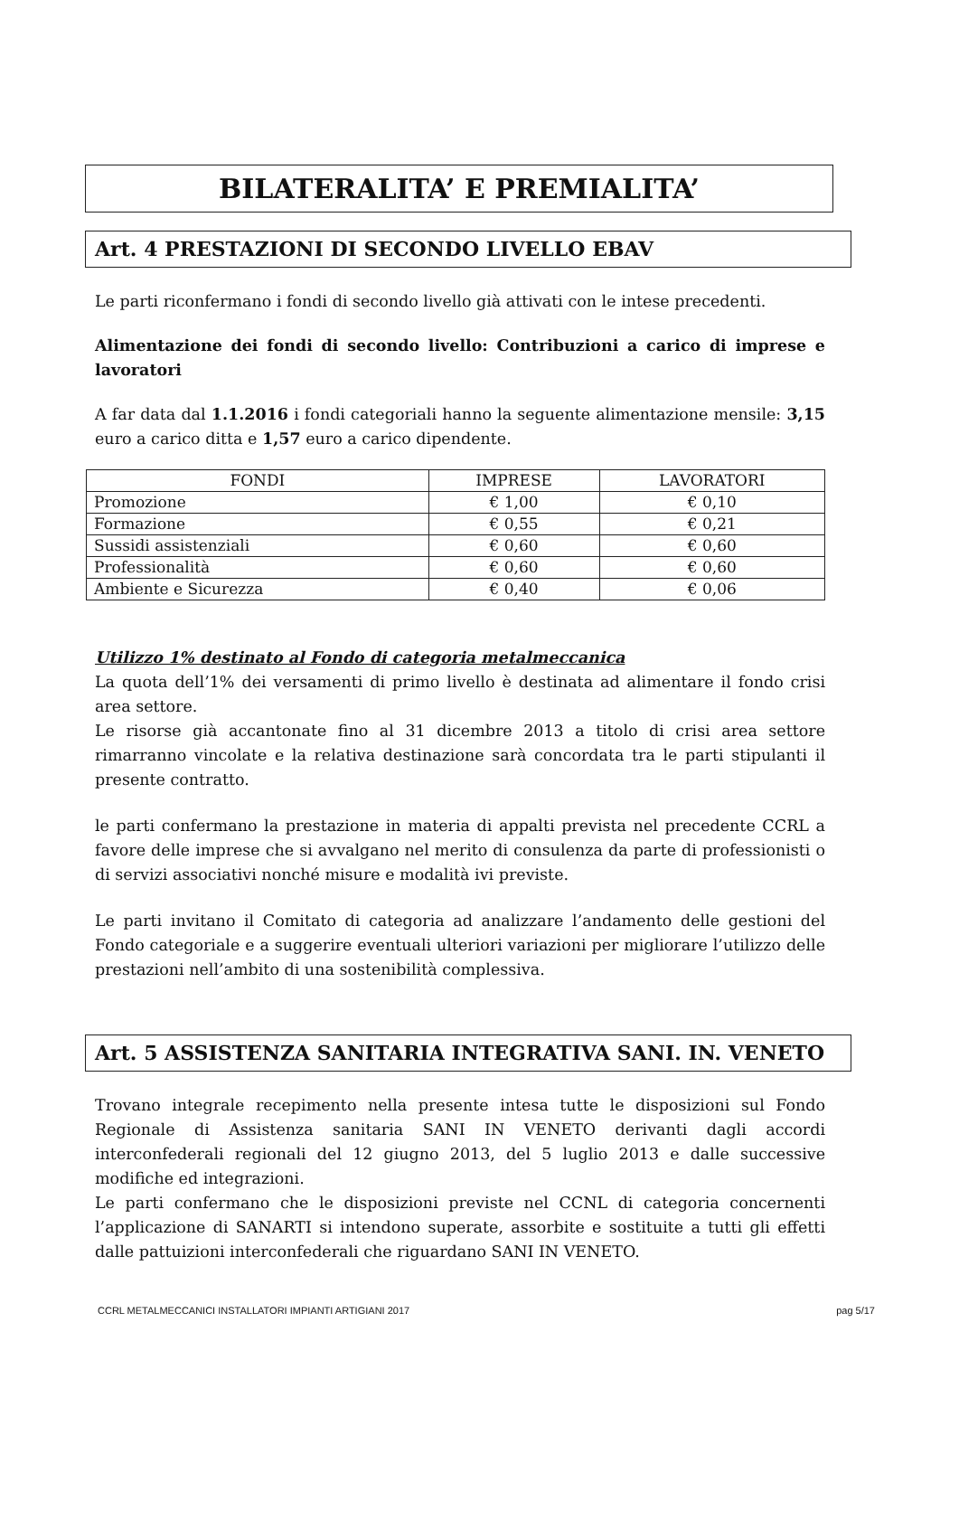BILATERALITA’ E PREMIALITA’
Art. 4 PRESTAZIONI DI SECONDO LIVELLO EBAV
Le parti riconfermano i fondi di secondo livello già attivati con le intese precedenti.
Alimentazione dei fondi di secondo livello: Contribuzioni a carico di imprese e lavoratori
A far data dal 1.1.2016 i fondi categoriali hanno la seguente alimentazione mensile: 3,15 euro a carico ditta e 1,57 euro a carico dipendente.
| FONDI | IMPRESE | LAVORATORI |
| --- | --- | --- |
| Promozione | € 1,00 | € 0,10 |
| Formazione | € 0,55 | € 0,21 |
| Sussidi assistenziali | € 0,60 | € 0,60 |
| Professionalità | € 0,60 | € 0,60 |
| Ambiente e Sicurezza | € 0,40 | € 0,06 |
Utilizzo 1% destinato al Fondo di categoria metalmeccanica
La quota dell’1% dei versamenti di primo livello è destinata ad alimentare il fondo crisi area settore.
Le risorse già accantonate fino al 31 dicembre 2013 a titolo di crisi area settore rimarranno vincolate e la relativa destinazione sarà concordata tra le parti stipulanti il presente contratto.
le parti confermano la prestazione in materia di appalti prevista nel precedente CCRL a favore delle imprese che si avvalgano nel merito di consulenza da parte di professionisti o di servizi associativi nonché misure e modalità ivi previste.
Le parti invitano il Comitato di categoria ad analizzare l’andamento delle gestioni del Fondo categoriale e a suggerire eventuali ulteriori variazioni per migliorare l’utilizzo delle prestazioni nell’ambito di una sostenibilità complessiva.
Art. 5 ASSISTENZA SANITARIA INTEGRATIVA SANI. IN. VENETO
Trovano integrale recepimento nella presente intesa tutte le disposizioni sul Fondo Regionale di Assistenza sanitaria SANI IN VENETO derivanti dagli accordi interconfederali regionali del 12 giugno 2013, del 5 luglio 2013 e dalle successive modifiche ed integrazioni.
Le parti confermano che le disposizioni previste nel CCNL di categoria concernenti l’applicazione di SANARTI si intendono superate, assorbite e sostituite a tutti gli effetti dalle pattuizioni interconfederali che riguardano SANI IN VENETO.
CCRL METALMECCANICI INSTALLATORI IMPIANTI ARTIGIANI 2017 pag 5/17